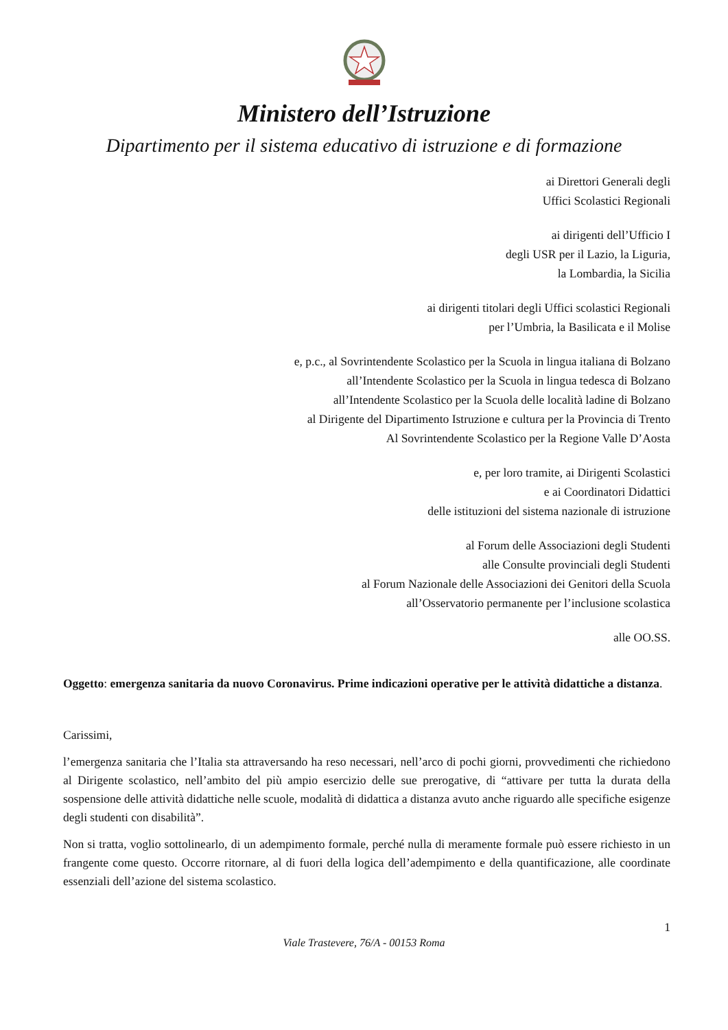Ministero dell’Istruzione
Dipartimento per il sistema educativo di istruzione e di formazione
ai Direttori Generali degli
Uffici Scolastici Regionali
ai dirigenti dell’Ufficio I
degli USR per il Lazio, la Liguria,
la Lombardia, la Sicilia
ai dirigenti titolari degli Uffici scolastici Regionali
per l’Umbria, la Basilicata e il Molise
e, p.c., al Sovrintendente Scolastico per la Scuola in lingua italiana di Bolzano
all’Intendente Scolastico per la Scuola in lingua tedesca di Bolzano
all’Intendente Scolastico per la Scuola delle località ladine di Bolzano
al Dirigente del Dipartimento Istruzione e cultura per la Provincia di Trento
Al Sovrintendente Scolastico per la Regione Valle D’Aosta
e, per loro tramite, ai Dirigenti Scolastici
e ai Coordinatori Didattici
delle istituzioni del sistema nazionale di istruzione
al Forum delle Associazioni degli Studenti
alle Consulte provinciali degli Studenti
al Forum Nazionale delle Associazioni dei Genitori della Scuola
all’Osservatorio permanente per l’inclusione scolastica
alle OO.SS.
Oggetto: emergenza sanitaria da nuovo Coronavirus. Prime indicazioni operative per le attività didattiche a distanza.
Carissimi,
l’emergenza sanitaria che l’Italia sta attraversando ha reso necessari, nell’arco di pochi giorni, provvedimenti che richiedono al Dirigente scolastico, nell’ambito del più ampio esercizio delle sue prerogative, di “attivare per tutta la durata della sospensione delle attività didattiche nelle scuole, modalità di didattica a distanza avuto anche riguardo alle specifiche esigenze degli studenti con disabilità”.
Non si tratta, voglio sottolinearlo, di un adempimento formale, perché nulla di meramente formale può essere richiesto in un frangente come questo. Occorre ritornare, al di fuori della logica dell’adempimento e della quantificazione, alle coordinate essenziali dell’azione del sistema scolastico.
1
Viale Trastevere, 76/A - 00153 Roma